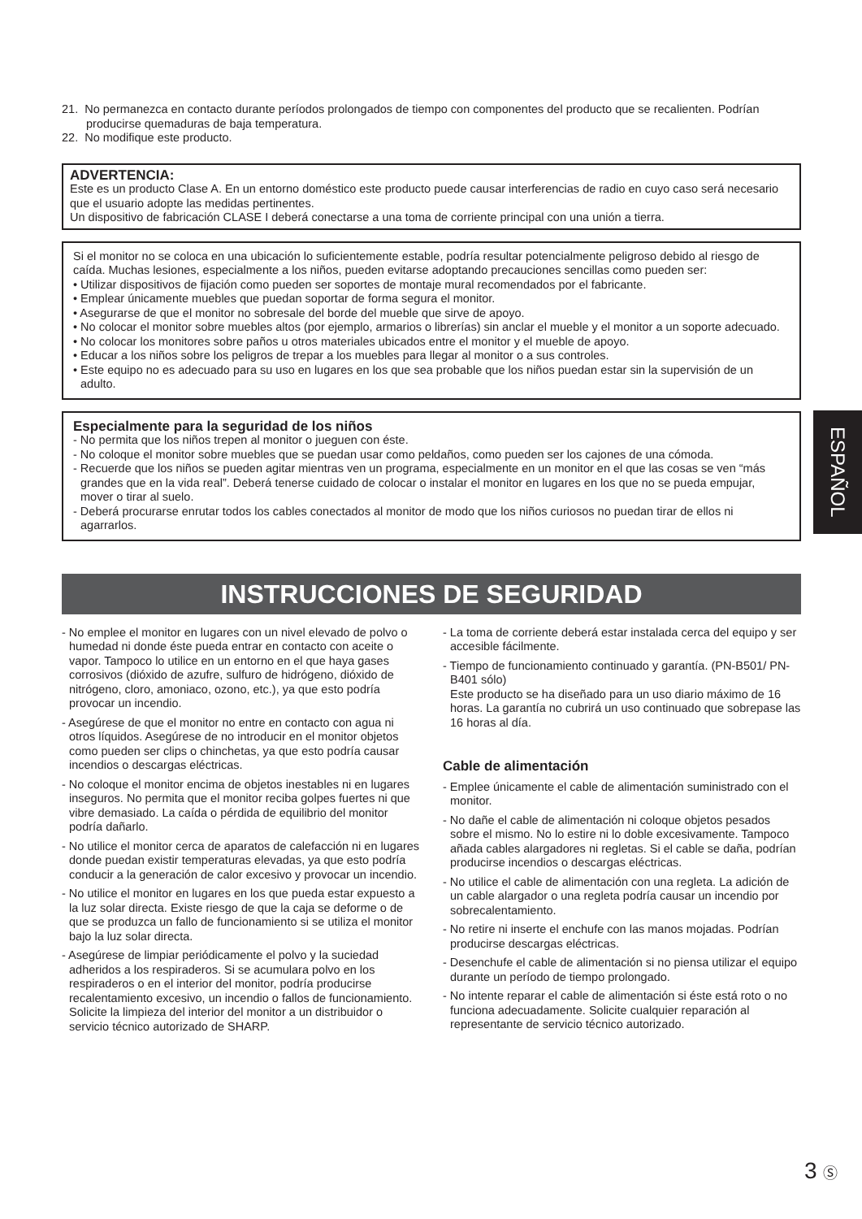21. No permanezca en contacto durante períodos prolongados de tiempo con componentes del producto que se recalienten. Podrían producirse quemaduras de baja temperatura.
22. No modifique este producto.
ADVERTENCIA:
Este es un producto Clase A. En un entorno doméstico este producto puede causar interferencias de radio en cuyo caso será necesario que el usuario adopte las medidas pertinentes.
Un dispositivo de fabricación CLASE I deberá conectarse a una toma de corriente principal con una unión a tierra.
Si el monitor no se coloca en una ubicación lo suficientemente estable, podría resultar potencialmente peligroso debido al riesgo de caída. Muchas lesiones, especialmente a los niños, pueden evitarse adoptando precauciones sencillas como pueden ser:
• Utilizar dispositivos de fijación como pueden ser soportes de montaje mural recomendados por el fabricante.
• Emplear únicamente muebles que puedan soportar de forma segura el monitor.
• Asegurarse de que el monitor no sobresale del borde del mueble que sirve de apoyo.
• No colocar el monitor sobre muebles altos (por ejemplo, armarios o librerías) sin anclar el mueble y el monitor a un soporte adecuado.
• No colocar los monitores sobre paños u otros materiales ubicados entre el monitor y el mueble de apoyo.
• Educar a los niños sobre los peligros de trepar a los muebles para llegar al monitor o a sus controles.
• Este equipo no es adecuado para su uso en lugares en los que sea probable que los niños puedan estar sin la supervisión de un adulto.
Especialmente para la seguridad de los niños
- No permita que los niños trepen al monitor o jueguen con éste.
- No coloque el monitor sobre muebles que se puedan usar como peldaños, como pueden ser los cajones de una cómoda.
- Recuerde que los niños se pueden agitar mientras ven un programa, especialmente en un monitor en el que las cosas se ven “más grandes que en la vida real”. Deberá tenerse cuidado de colocar o instalar el monitor en lugares en los que no se pueda empujar, mover o tirar al suelo.
- Deberá procurarse enrutar todos los cables conectados al monitor de modo que los niños curiosos no puedan tirar de ellos ni agarrarlos.
INSTRUCCIONES DE SEGURIDAD
- No emplee el monitor en lugares con un nivel elevado de polvo o humedad ni donde éste pueda entrar en contacto con aceite o vapor. Tampoco lo utilice en un entorno en el que haya gases corrosivos (dióxido de azufre, sulfuro de hidrógeno, dióxido de nitrógeno, cloro, amoniaco, ozono, etc.), ya que esto podría provocar un incendio.
- Asegúrese de que el monitor no entre en contacto con agua ni otros líquidos. Asegúrese de no introducir en el monitor objetos como pueden ser clips o chinchetas, ya que esto podría causar incendios o descargas eléctricas.
- No coloque el monitor encima de objetos inestables ni en lugares inseguros. No permita que el monitor reciba golpes fuertes ni que vibre demasiado. La caída o pérdida de equilibrio del monitor podría dañarlo.
- No utilice el monitor cerca de aparatos de calefacción ni en lugares donde puedan existir temperaturas elevadas, ya que esto podría conducir a la generación de calor excesivo y provocar un incendio.
- No utilice el monitor en lugares en los que pueda estar expuesto a la luz solar directa. Existe riesgo de que la caja se deforme o de que se produzca un fallo de funcionamiento si se utiliza el monitor bajo la luz solar directa.
- Asegúrese de limpiar periódicamente el polvo y la suciedad adheridos a los respiraderos. Si se acumulara polvo en los respiraderos o en el interior del monitor, podría producirse recalentamiento excesivo, un incendio o fallos de funcionamiento.
Solicite la limpieza del interior del monitor a un distribuidor o servicio técnico autorizado de SHARP.
- La toma de corriente deberá estar instalada cerca del equipo y ser accesible fácilmente.
- Tiempo de funcionamiento continuado y garantía. (PN-B501/ PN-B401 sólo)
Este producto se ha diseñado para un uso diario máximo de 16 horas. La garantía no cubrirá un uso continuado que sobrepase las 16 horas al día.
Cable de alimentación
- Emplee únicamente el cable de alimentación suministrado con el monitor.
- No dañe el cable de alimentación ni coloque objetos pesados sobre el mismo. No lo estire ni lo doble excesivamente. Tampoco añada cables alargadores ni regletas. Si el cable se daña, podrían producirse incendios o descargas eléctricas.
- No utilice el cable de alimentación con una regleta. La adición de un cable alargador o una regleta podría causar un incendio por sobrecalentamiento.
- No retire ni inserte el enchufe con las manos mojadas. Podrían producirse descargas eléctricas.
- Desenchufe el cable de alimentación si no piensa utilizar el equipo durante un período de tiempo prolongado.
- No intente reparar el cable de alimentación si éste está roto o no funciona adecuadamente. Solicite cualquier reparación al representante de servicio técnico autorizado.
ESPAÑOL
3 Ⓢ